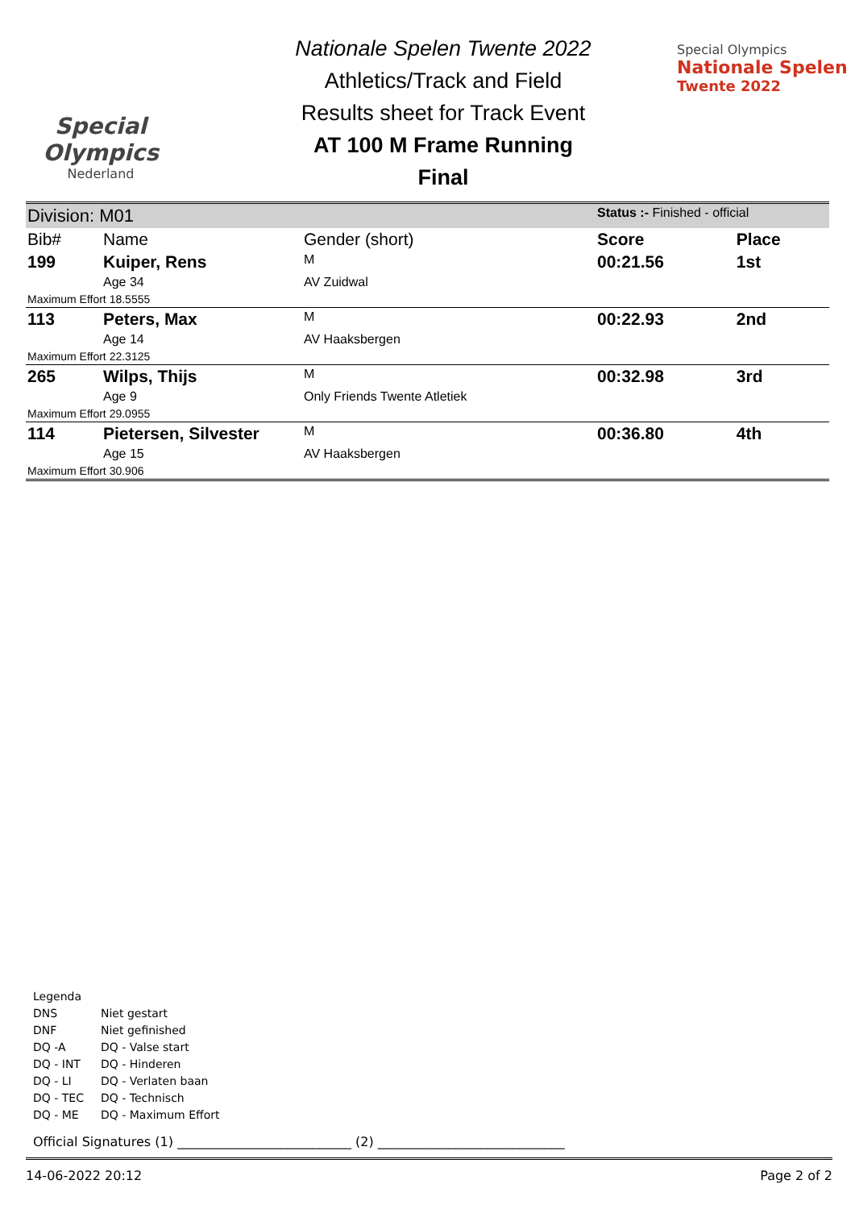Special Olympics
Nederland
Nationale Spelen Twente 2022
Athletics/Track and Field
Results sheet for Track Event
AT 100 M Frame Running
Final
Special Olympics
Nationale Spelen
Twente 2022
| Division: M01 | | | Status :- Finished - official | |
| Bib# | Name | Gender (short) | Score | Place |
| 199 | Kuiper, Rens | M | 00:21.56 | 1st |
| | Age 34 | AV Zuidwal | | |
| Maximum Effort 18.5555 | | | | |
| 113 | Peters, Max | M | 00:22.93 | 2nd |
| | Age 14 | AV Haaksbergen | | |
| Maximum Effort 22.3125 | | | | |
| 265 | Wilps, Thijs | M | 00:32.98 | 3rd |
| | Age 9 | Only Friends Twente Atletiek | | |
| Maximum Effort 29.0955 | | | | |
| 114 | Pietersen, Silvester | M | 00:36.80 | 4th |
| | Age 15 | AV Haaksbergen | | |
| Maximum Effort 30.906 | | | | |
Legenda
DNS Niet gestart
DNF Niet gefinished
DQ -A DQ - Valse start
DQ - INT DQ - Hinderen
DQ - LI DQ - Verlaten baan
DQ - TEC DQ - Technisch
DQ - ME DQ - Maximum Effort
Official Signatures (1) ___________________________ (2) _____________________________
14-06-2022 20:12 Page 2 of 2